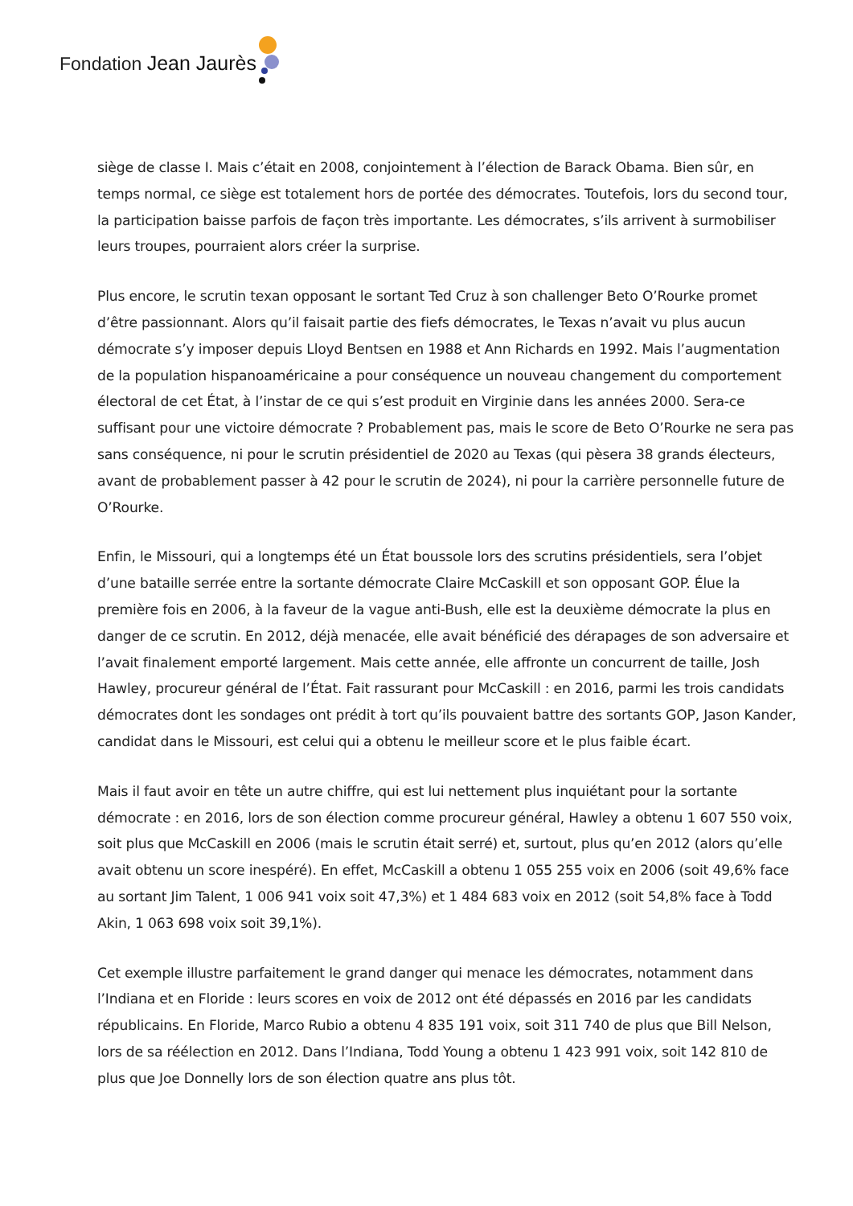Fondation Jean Jaurès
siège de classe I. Mais c’était en 2008, conjointement à l’élection de Barack Obama. Bien sûr, en temps normal, ce siège est totalement hors de portée des démocrates. Toutefois, lors du second tour, la participation baisse parfois de façon très importante. Les démocrates, s’ils arrivent à surmobiliser leurs troupes, pourraient alors créer la surprise.
Plus encore, le scrutin texan opposant le sortant Ted Cruz à son challenger Beto O’Rourke promet d’être passionnant. Alors qu’il faisait partie des fiefs démocrates, le Texas n’avait vu plus aucun démocrate s’y imposer depuis Lloyd Bentsen en 1988 et Ann Richards en 1992. Mais l’augmentation de la population hispanoaméricaine a pour conséquence un nouveau changement du comportement électoral de cet État, à l’instar de ce qui s’est produit en Virginie dans les années 2000. Sera-ce suffisant pour une victoire démocrate ? Probablement pas, mais le score de Beto O’Rourke ne sera pas sans conséquence, ni pour le scrutin présidentiel de 2020 au Texas (qui pèsera 38 grands électeurs, avant de probablement passer à 42 pour le scrutin de 2024), ni pour la carrière personnelle future de O’Rourke.
Enfin, le Missouri, qui a longtemps été un État boussole lors des scrutins présidentiels, sera l’objet d’une bataille serrée entre la sortante démocrate Claire McCaskill et son opposant GOP. Élue la première fois en 2006, à la faveur de la vague anti-Bush, elle est la deuxième démocrate la plus en danger de ce scrutin. En 2012, déjà menacée, elle avait bénéficié des dérapages de son adversaire et l’avait finalement emporté largement. Mais cette année, elle affronte un concurrent de taille, Josh Hawley, procureur général de l’État. Fait rassurant pour McCaskill : en 2016, parmi les trois candidats démocrates dont les sondages ont prédit à tort qu’ils pouvaient battre des sortants GOP, Jason Kander, candidat dans le Missouri, est celui qui a obtenu le meilleur score et le plus faible écart.
Mais il faut avoir en tête un autre chiffre, qui est lui nettement plus inquiétant pour la sortante démocrate : en 2016, lors de son élection comme procureur général, Hawley a obtenu 1 607 550 voix, soit plus que McCaskill en 2006 (mais le scrutin était serré) et, surtout, plus qu’en 2012 (alors qu’elle avait obtenu un score inespéré). En effet, McCaskill a obtenu 1 055 255 voix en 2006 (soit 49,6% face au sortant Jim Talent, 1 006 941 voix soit 47,3%) et 1 484 683 voix en 2012 (soit 54,8% face à Todd Akin, 1 063 698 voix soit 39,1%).
Cet exemple illustre parfaitement le grand danger qui menace les démocrates, notamment dans l’Indiana et en Floride : leurs scores en voix de 2012 ont été dépassés en 2016 par les candidats républicains. En Floride, Marco Rubio a obtenu 4 835 191 voix, soit 311 740 de plus que Bill Nelson, lors de sa réélection en 2012. Dans l’Indiana, Todd Young a obtenu 1 423 991 voix, soit 142 810 de plus que Joe Donnelly lors de son élection quatre ans plus tôt.